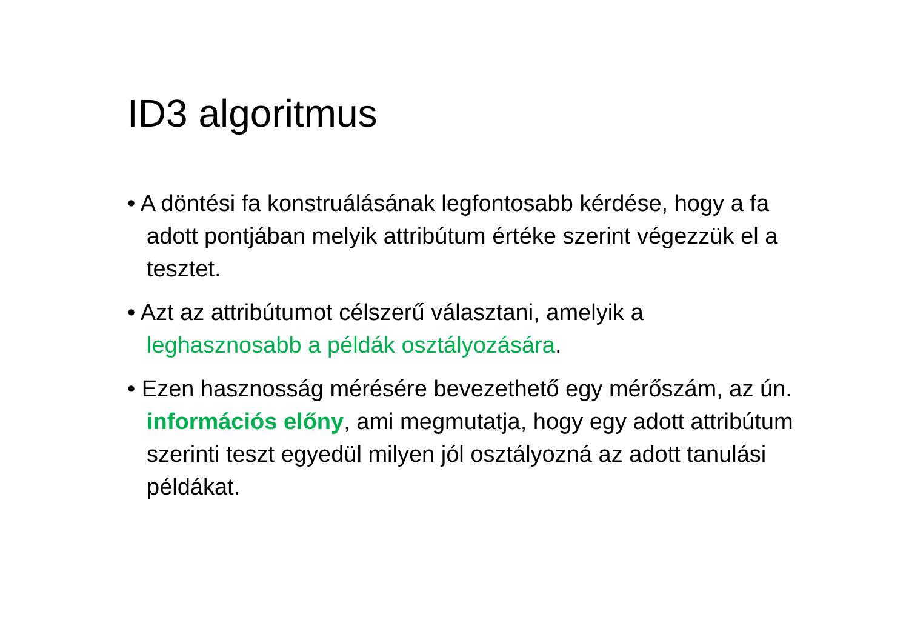ID3 algoritmus
• A döntési fa konstruálásának legfontosabb kérdése, hogy a fa adott pontjában melyik attribútum értéke szerint végezzük el a tesztet.
• Azt az attribútumot célszerű választani, amelyik a leghasznosabb a példák osztályozására.
• Ezen hasznosság mérésére bevezethető egy mérőszám, az ún. információs előny, ami megmutatja, hogy egy adott attribútum szerinti teszt egyedül milyen jól osztályozná az adott tanulási példákat.